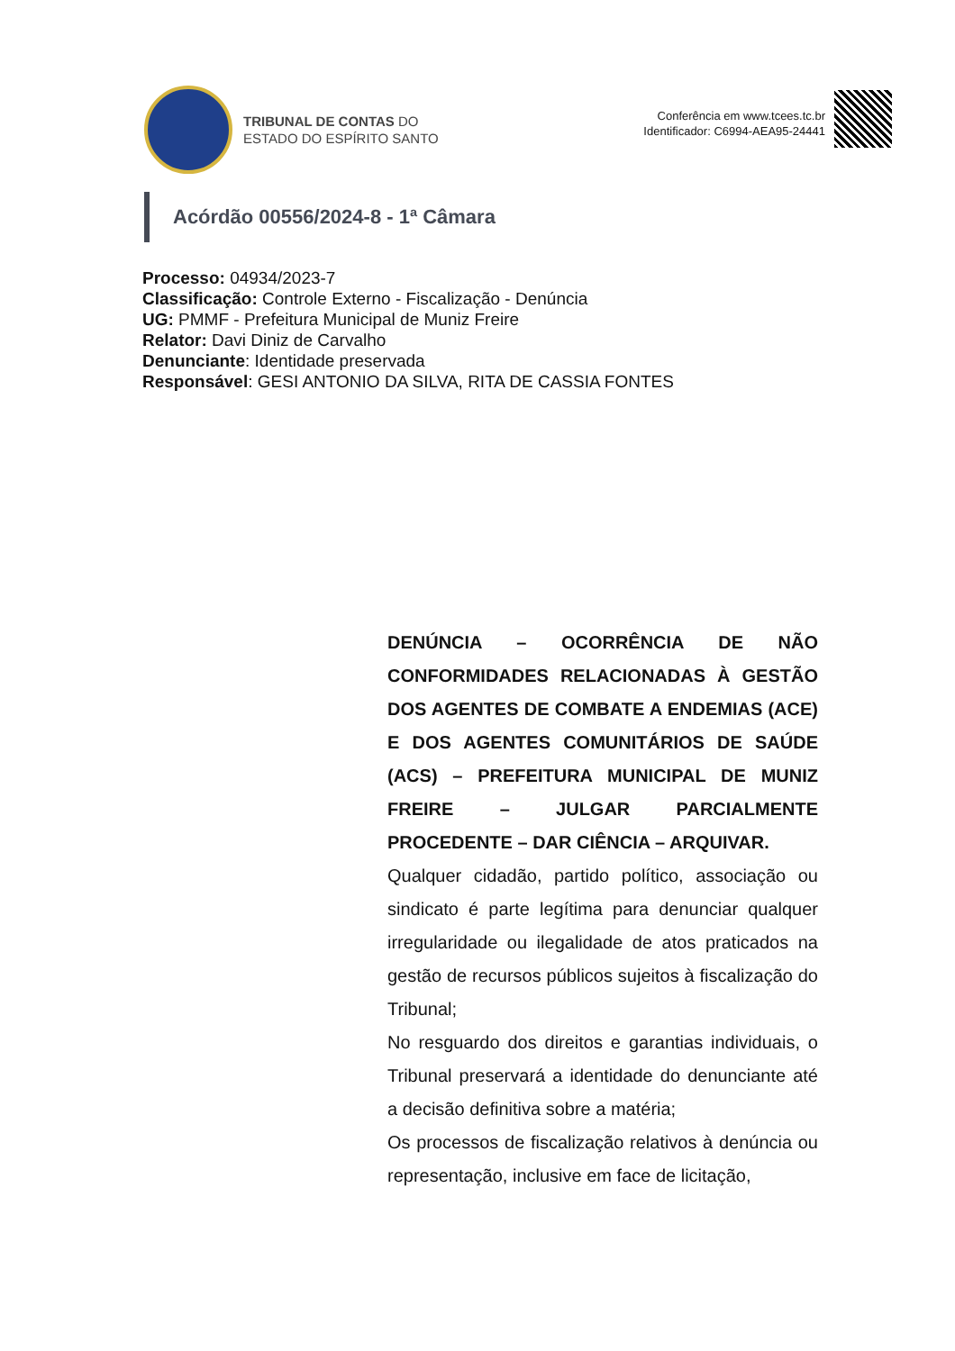TRIBUNAL DE CONTAS DO
ESTADO DO ESPÍRITO SANTO
Conferência em www.tcees.tc.br
Identificador: C6994-AEA95-24441
Acórdão 00556/2024-8 - 1ª Câmara
Processo: 04934/2023-7
Classificação: Controle Externo - Fiscalização - Denúncia
UG: PMMF - Prefeitura Municipal de Muniz Freire
Relator: Davi Diniz de Carvalho
Denunciante: Identidade preservada
Responsável: GESI ANTONIO DA SILVA, RITA DE CASSIA FONTES
DENÚNCIA – OCORRÊNCIA DE NÃO CONFORMIDADES RELACIONADAS À GESTÃO DOS AGENTES DE COMBATE A ENDEMIAS (ACE) E DOS AGENTES COMUNITÁRIOS DE SAÚDE (ACS) – PREFEITURA MUNICIPAL DE MUNIZ FREIRE – JULGAR PARCIALMENTE PROCEDENTE – DAR CIÊNCIA – ARQUIVAR.
Qualquer cidadão, partido político, associação ou sindicato é parte legítima para denunciar qualquer irregularidade ou ilegalidade de atos praticados na gestão de recursos públicos sujeitos à fiscalização do Tribunal;
No resguardo dos direitos e garantias individuais, o Tribunal preservará a identidade do denunciante até a decisão definitiva sobre a matéria;
Os processos de fiscalização relativos à denúncia ou representação, inclusive em face de licitação,